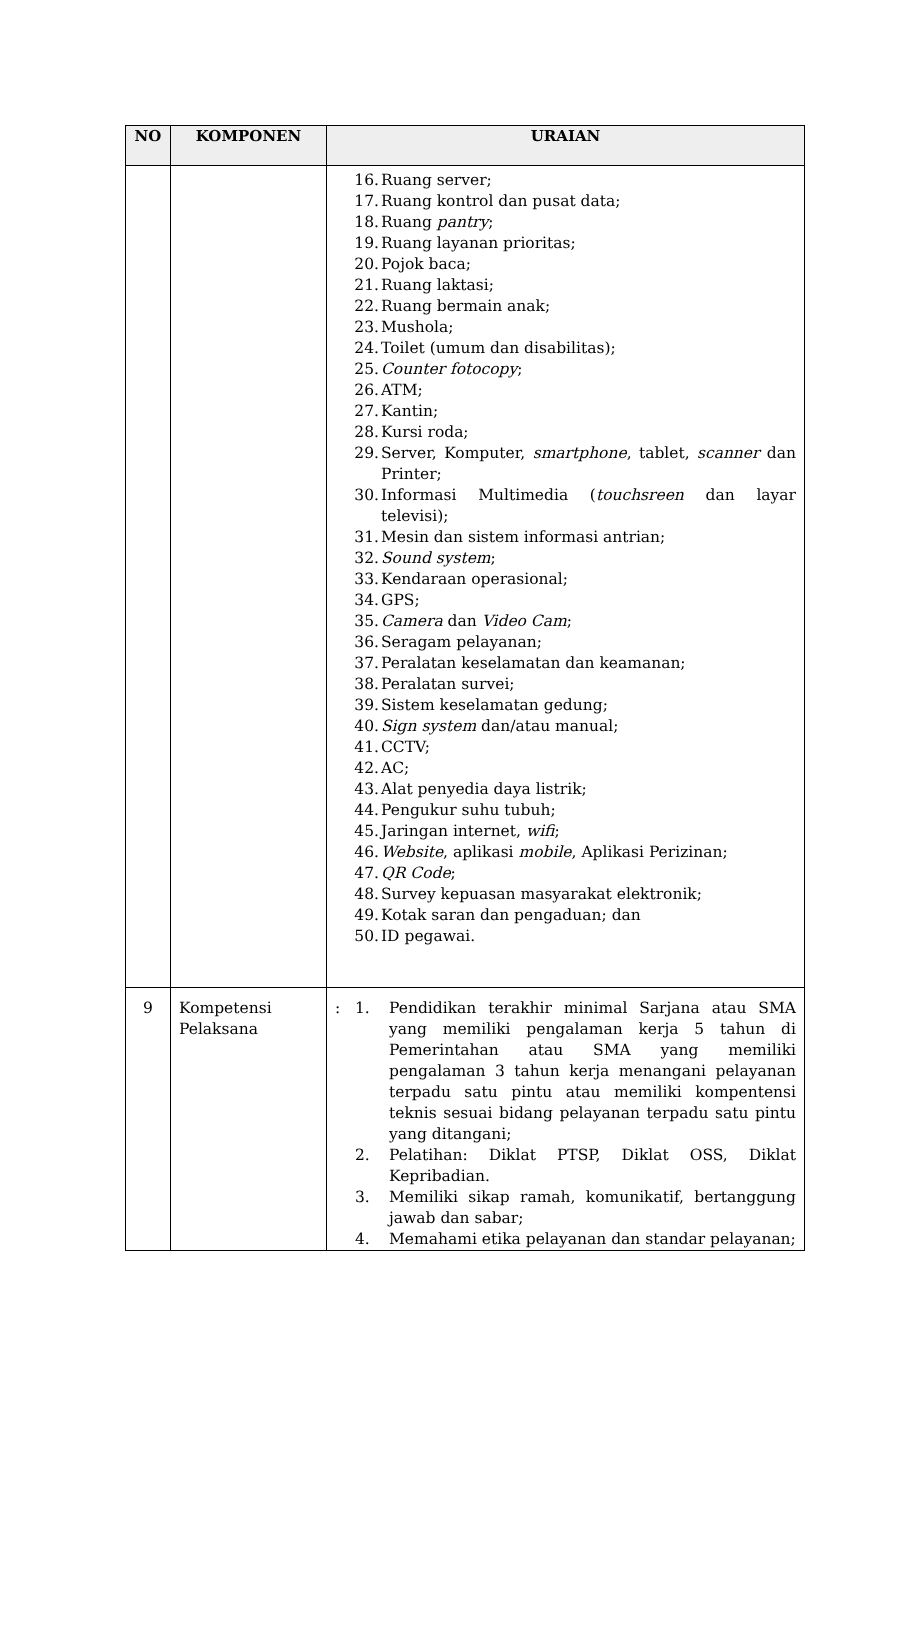| NO | KOMPONEN | URAIAN |
| --- | --- | --- |
| | | 16. Ruang server; 17. Ruang kontrol dan pusat data; 18. Ruang pantry ; 19. Ruang layanan prioritas; 20. Pojok baca; 21. Ruang laktasi; 22. Ruang bermain anak; 23. Mushola; 24. Toilet (umum dan disabilitas); 25. Counter fotocopy ; 26. ATM; 27. Kantin; 28. Kursi roda; 29. Server, Komputer, smartphone , tablet, scanner dan Printer; 30. Informasi Multimedia ( touchsreen dan layar televisi); 31. Mesin dan sistem informasi antrian; 32. Sound system ; 33. Kendaraan operasional; 34. GPS; 35. Camera dan Video Cam ; 36. Seragam pelayanan; 37. Peralatan keselamatan dan keamanan; 38. Peralatan survei; 39. Sistem keselamatan gedung; 40. Sign system dan/atau manual; 41. CCTV; 42. AC; 43. Alat penyedia daya listrik; 44. Pengukur suhu tubuh; 45. Jaringan internet, wifi ; 46. Website , aplikasi mobile , Aplikasi Perizinan; 47. QR Code ; 48. Survey kepuasan masyarakat elektronik; 49. Kotak saran dan pengaduan; dan 50. ID pegawai. |
| 9 | Kompetensi Pelaksana | : 1. Pendidikan terakhir minimal Sarjana atau SMA yang memiliki pengalaman kerja 5 tahun di Pemerintahan atau SMA yang memiliki pengalaman 3 tahun kerja menangani pelayanan terpadu satu pintu atau memiliki kompentensi teknis sesuai bidang pelayanan terpadu satu pintu yang ditangani; 2. Pelatihan: Diklat PTSP, Diklat OSS, Diklat Kepribadian. 3. Memiliki sikap ramah, komunikatif, bertanggung jawab dan sabar; 4. Memahami etika pelayanan dan standar pelayanan; |